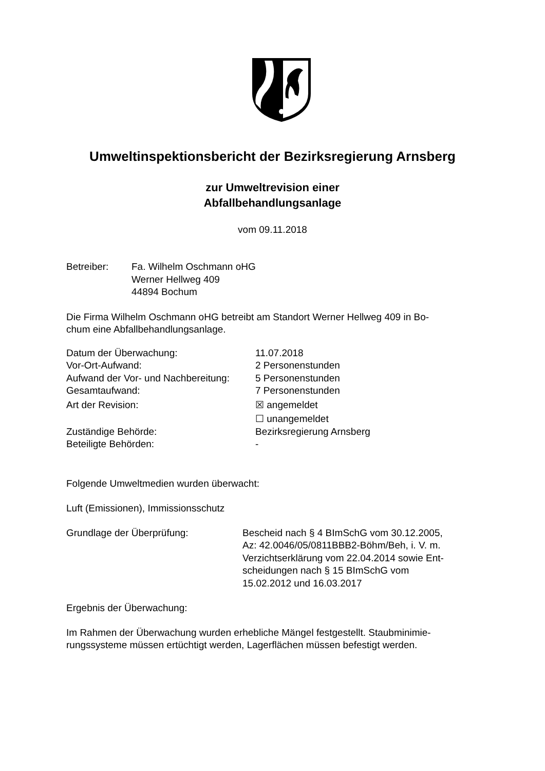Umweltinspektionsbericht der Bezirksregierung Arnsberg
zur Umweltrevision einer
Abfallbehandlungsanlage
vom 09.11.2018
| Betreiber: | Fa. Wilhelm Oschmann oHG Werner Hellweg 409 44894 Bochum |
Die Firma Wilhelm Oschmann oHG betreibt am Standort Werner Hellweg 409 in Bo-
chum eine Abfallbehandlungsanlage.
| Datum der Überwachung: | 11.07.2018 |
| Vor-Ort-Aufwand: | 2 Personenstunden |
| Aufwand der Vor- und Nachbereitung: | 5 Personenstunden |
| Gesamtaufwand: | 7 Personenstunden |
| Art der Revision: | ☒ angemeldet |
| | ☐ unangemeldet |
| Zuständige Behörde: | Bezirksregierung Arnsberg |
| Beteiligte Behörden: | - |
Folgende Umweltmedien wurden überwacht:
Luft (Emissionen), Immissionsschutz
| Grundlage der Überprüfung: | Bescheid nach § 4 BImSchG vom 30.12.2005, Az: 42.0046/05/0811BBB2-Böhm/Beh, i. V. m. Verzichtserklärung vom 22.04.2014 sowie Ent- scheidungen nach § 15 BImSchG vom 15.02.2012 und 16.03.2017 |
Ergebnis der Überwachung:
Im Rahmen der Überwachung wurden erhebliche Mängel festgestellt. Staubminimie-
rungssysteme müssen ertüchtigt werden, Lagerflächen müssen befestigt werden.